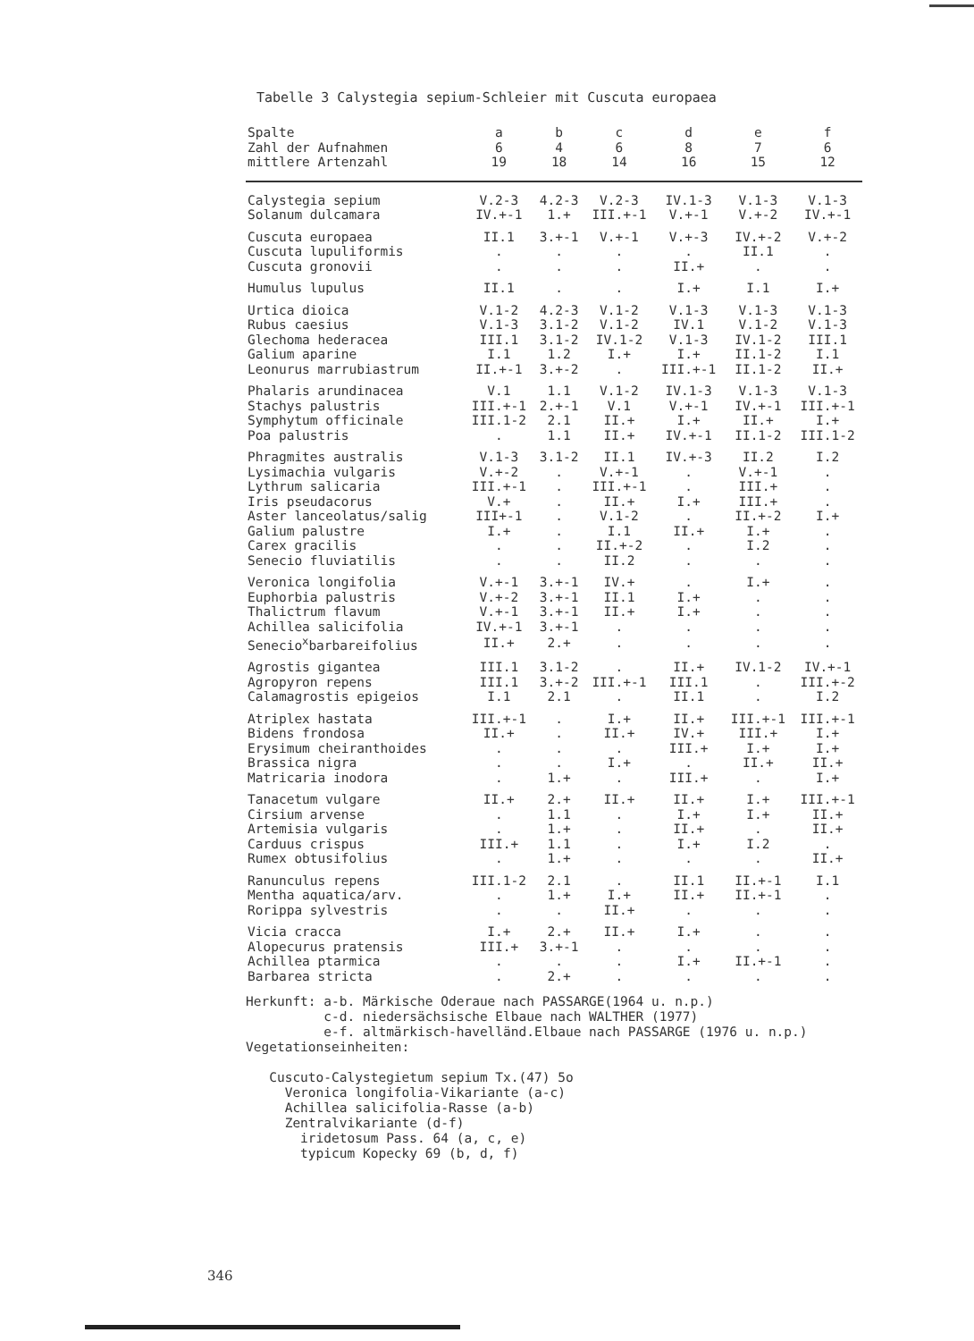Tabelle 3 Calystegia sepium-Schleier mit Cuscuta europaea
| Spalte | a | b | c | d | e | f |
| --- | --- | --- | --- | --- | --- | --- |
| Zahl der Aufnahmen | 6 | 4 | 6 | 8 | 7 | 6 |
| mittlere Artenzahl | 19 | 18 | 14 | 16 | 15 | 12 |
| Calystegia sepium | V.2-3 | 4.2-3 | V.2-3 | IV.1-3 | V.1-3 | V.1-3 |
| Solanum dulcamara | IV.+-1 | 1.+ | III.+-1 | V.+-1 | V.+-2 | IV.+-1 |
| Cuscuta europaea | II.1 | 3.+-1 | V.+-1 | V.+-3 | IV.+-2 | V.+-2 |
| Cuscuta lupuliformis | . | . | . | . | II.1 | . |
| Cuscuta gronovii | . | . | . | II.+ | . | . |
| Humulus lupulus | II.1 | . | . | I.+ | I.1 | I.+ |
| Urtica dioica | V.1-2 | 4.2-3 | V.1-2 | V.1-3 | V.1-3 | V.1-3 |
| Rubus caesius | V.1-3 | 3.1-2 | V.1-2 | IV.1 | V.1-2 | V.1-3 |
| Glechoma hederacea | III.1 | 3.1-2 | IV.1-2 | V.1-3 | IV.1-2 | III.1 |
| Galium aparine | I.1 | 1.2 | I.+ | I.+ | II.1-2 | I.1 |
| Leonurus marrubiastrum | II.+-1 | 3.+-2 | . | III.+-1 | II.1-2 | II.+ |
| Phalaris arundinacea | V.1 | 1.1 | V.1-2 | IV.1-3 | V.1-3 | V.1-3 |
| Stachys palustris | III.+-1 | 2.+-1 | V.1 | V.+-1 | IV.+-1 | III.+-1 |
| Symphytum officinale | III.1-2 | 2.1 | II.+ | I.+ | II.+ | I.+ |
| Poa palustris | . | 1.1 | II.+ | IV.+-1 | II.1-2 | III.1-2 |
| Phragmites australis | V.1-3 | 3.1-2 | II.1 | IV.+-3 | II.2 | I.2 |
| Lysimachia vulgaris | V.+-2 | . | V.+-1 | . | V.+-1 | . |
| Lythrum salicaria | III.+-1 | . | III.+-1 | . | III.+ | . |
| Iris pseudacorus | V.+ | . | II.+ | I.+ | III.+ | . |
| Aster lanceolatus/salig | III+-1 | . | V.1-2 | . | II.+-2 | I.+ |
| Galium palustre | I.+ | . | I.1 | II.+ | I.+ | . |
| Carex gracilis | . | . | II.+-2 | . | I.2 | . |
| Senecio fluviatilis | . | . | II.2 | . | . | . |
| Veronica longifolia | V.+-1 | 3.+-1 | IV.+ | . | I.+ | . |
| Euphorbia palustris | V.+-2 | 3.+-1 | II.1 | I.+ | . | . |
| Thalictrum flavum | V.+-1 | 3.+-1 | II.+ | I.+ | . | . |
| Achillea salicifolia | IV.+-1 | 3.+-1 | . | . | . | . |
| Senecio<sup>x</sup>barbareifolius | II.+ | 2.+ | . | . | . | . |
| Agrostis gigantea | III.1 | 3.1-2 | . | II.+ | IV.1-2 | IV.+-1 |
| Agropyron repens | III.1 | 3.+-2 | III.+-1 | III.1 | . | III.+-2 |
| Calamagrostis epigeios | I.1 | 2.1 | . | II.1 | . | I.2 |
| Atriplex hastata | III.+-1 | . | I.+ | II.+ | III.+-1 | III.+-1 |
| Bidens frondosa | II.+ | . | II.+ | IV.+ | III.+ | I.+ |
| Erysimum cheiranthoides | . | . | . | III.+ | I.+ | I.+ |
| Brassica nigra | . | . | I.+ | . | II.+ | II.+ |
| Matricaria inodora | . | 1.+ | . | III.+ | . | I.+ |
| Tanacetum vulgare | II.+ | 2.+ | II.+ | II.+ | I.+ | III.+-1 |
| Cirsium arvense | . | 1.1 | . | I.+ | I.+ | II.+ |
| Artemisia vulgaris | . | 1.+ | . | II.+ | . | II.+ |
| Carduus crispus | III.+ | 1.1 | . | I.+ | I.2 | . |
| Rumex obtusifolius | . | 1.+ | . | . | . | II.+ |
| Ranunculus repens | III.1-2 | 2.1 | . | II.1 | II.+-1 | I.1 |
| Mentha aquatica/arv. | . | 1.+ | I.+ | II.+ | II.+-1 | . |
| Rorippa sylvestris | . | . | II.+ | . | . | . |
| Vicia cracca | I.+ | 2.+ | II.+ | I.+ | . | . |
| Alopecurus pratensis | III.+ | 3.+-1 | . | . | . | . |
| Achillea ptarmica | . | . | . | I.+ | II.+-1 | . |
| Barbarea stricta | . | 2.+ | . | . | . | . |
Herkunft: a-b. Märkische Oderaue nach PASSARGE(1964 u. n.p.)
c-d. niedersächsische Elbaue nach WALTHER (1977)
e-f. altmärkisch-havelländ.Elbaue nach PASSARGE (1976 u. n.p.)
Vegetationseinheiten:
Cuscuto-Calystegietum sepium Tx.(47) 5o
Veronica longifolia-Vikariante (a-c)
Achillea salicifolia-Rasse (a-b)
Zentralvikariante (d-f)
iridetosum Pass. 64 (a, c, e)
typicum Kopecky 69 (b, d, f)
346